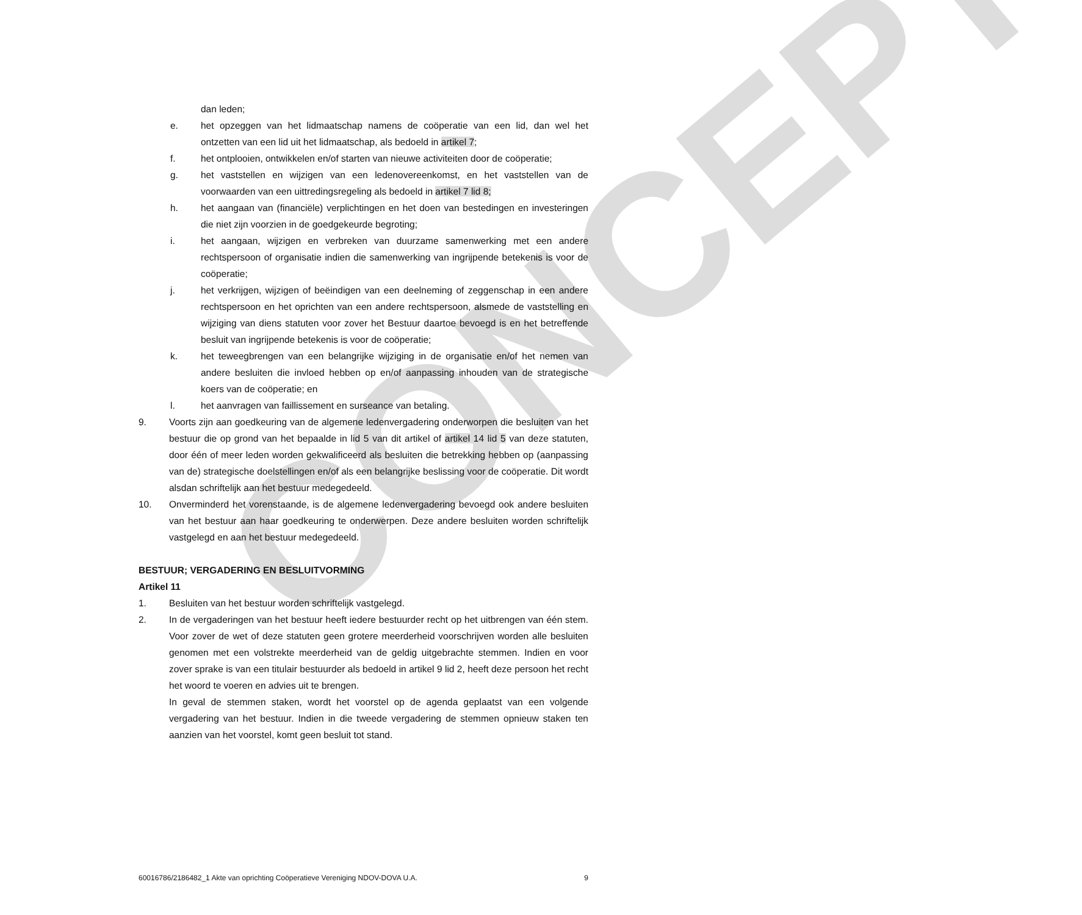CONCEPT
dan leden;
e. het opzeggen van het lidmaatschap namens de coöperatie van een lid, dan wel het ontzetten van een lid uit het lidmaatschap, als bedoeld in artikel 7;
f. het ontplooien, ontwikkelen en/of starten van nieuwe activiteiten door de coöperatie;
g. het vaststellen en wijzigen van een ledenovereenkomst, en het vaststellen van de voorwaarden van een uittredingsregeling als bedoeld in artikel 7 lid 8;
h. het aangaan van (financiële) verplichtingen en het doen van bestedingen en investeringen die niet zijn voorzien in de goedgekeurde begroting;
i. het aangaan, wijzigen en verbreken van duurzame samenwerking met een andere rechtspersoon of organisatie indien die samenwerking van ingrijpende betekenis is voor de coöperatie;
j. het verkrijgen, wijzigen of beëindigen van een deelneming of zeggenschap in een andere rechtspersoon en het oprichten van een andere rechtspersoon, alsmede de vaststelling en wijziging van diens statuten voor zover het Bestuur daartoe bevoegd is en het betreffende besluit van ingrijpende betekenis is voor de coöperatie;
k. het teweegbrengen van een belangrijke wijziging in de organisatie en/of het nemen van andere besluiten die invloed hebben op en/of aanpassing inhouden van de strategische koers van de coöperatie; en
l. het aanvragen van faillissement en surseance van betaling.
9. Voorts zijn aan goedkeuring van de algemene ledenvergadering onderworpen die besluiten van het bestuur die op grond van het bepaalde in lid 5 van dit artikel of artikel 14 lid 5 van deze statuten, door één of meer leden worden gekwalificeerd als besluiten die betrekking hebben op (aanpassing van de) strategische doelstellingen en/of als een belangrijke beslissing voor de coöperatie. Dit wordt alsdan schriftelijk aan het bestuur medegedeeld.
10. Onverminderd het vorenstaande, is de algemene ledenvergadering bevoegd ook andere besluiten van het bestuur aan haar goedkeuring te onderwerpen. Deze andere besluiten worden schriftelijk vastgelegd en aan het bestuur medegedeeld.
BESTUUR; VERGADERING EN BESLUITVORMING
Artikel 11
1. Besluiten van het bestuur worden schriftelijk vastgelegd.
2. In de vergaderingen van het bestuur heeft iedere bestuurder recht op het uitbrengen van één stem. Voor zover de wet of deze statuten geen grotere meerderheid voorschrijven worden alle besluiten genomen met een volstrekte meerderheid van de geldig uitgebrachte stemmen. Indien en voor zover sprake is van een titulair bestuurder als bedoeld in artikel 9 lid 2, heeft deze persoon het recht het woord te voeren en advies uit te brengen.
In geval de stemmen staken, wordt het voorstel op de agenda geplaatst van een volgende vergadering van het bestuur. Indien in die tweede vergadering de stemmen opnieuw staken ten aanzien van het voorstel, komt geen besluit tot stand.
60016786/2186482_1 Akte van oprichting Coöperatieve Vereniging NDOV-DOVA U.A. 9